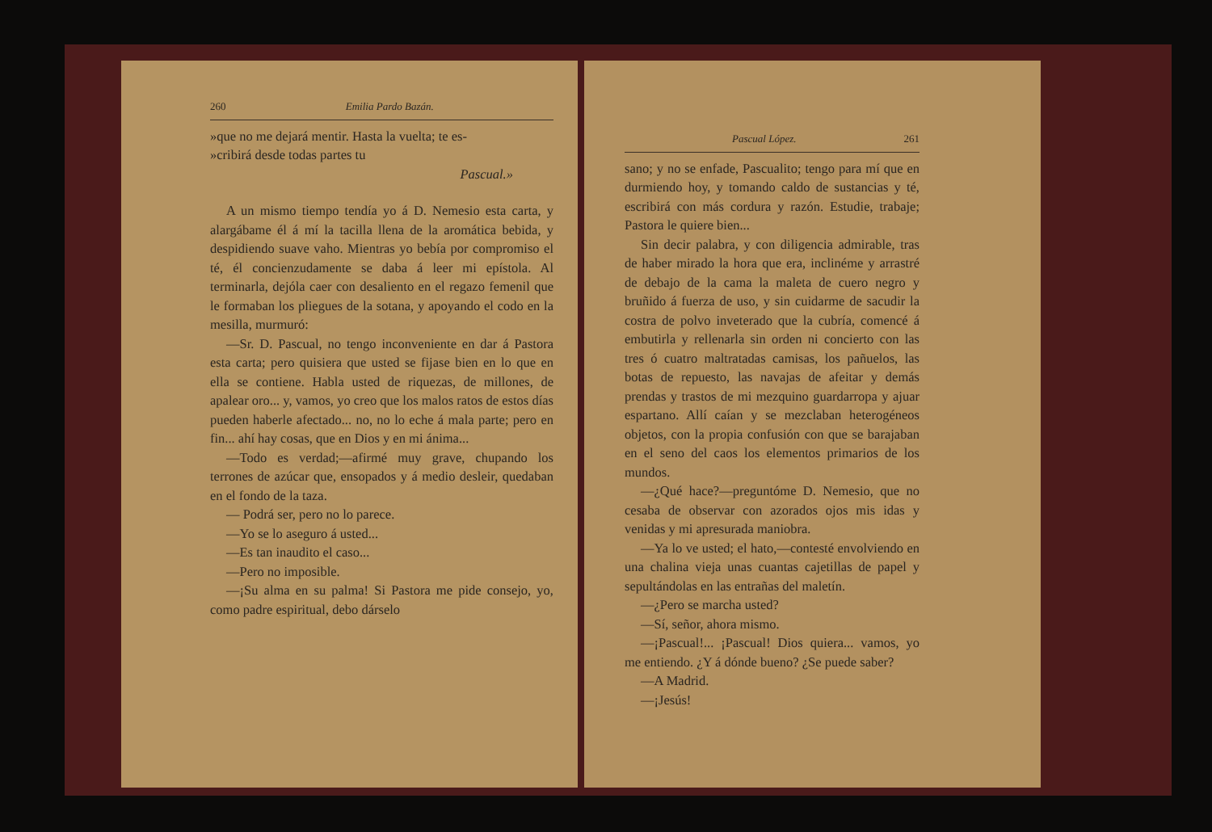260 Emilia Pardo Bazán.
»que no me dejará mentir. Hasta la vuelta; te es-
»cribirá desde todas partes tu
Pascual.»
A un mismo tiempo tendía yo á D. Nemesio esta carta, y alargábame él á mí la tacilla llena de la aromática bebida, y despidiendo suave vaho. Mientras yo bebía por compromiso el té, él concienzudamente se daba á leer mi epístola. Al terminarla, dejóla caer con desaliento en el regazo femenil que le formaban los pliegues de la sotana, y apoyando el codo en la mesilla, murmuró:
—Sr. D. Pascual, no tengo inconveniente en dar á Pastora esta carta; pero quisiera que usted se fijase bien en lo que en ella se contiene. Habla usted de riquezas, de millones, de apalear oro... y, vamos, yo creo que los malos ratos de estos días pueden haberle afectado... no, no lo eche á mala parte; pero en fin... ahí hay cosas, que en Dios y en mi ánima...
—Todo es verdad;—afirmé muy grave, chupando los terrones de azúcar que, ensopados y á medio desleir, quedaban en el fondo de la taza.
— Podrá ser, pero no lo parece.
—Yo se lo aseguro á usted...
—Es tan inaudito el caso...
—Pero no imposible.
—¡Su alma en su palma! Si Pastora me pide consejo, yo, como padre espiritual, debo dárselo
Pascual López. 261
sano; y no se enfade, Pascualito; tengo para mí que en durmiendo hoy, y tomando caldo de sustancias y té, escribirá con más cordura y razón. Estudie, trabaje; Pastora le quiere bien...
Sin decir palabra, y con diligencia admirable, tras de haber mirado la hora que era, inclinéme y arrastré de debajo de la cama la maleta de cuero negro y bruñido á fuerza de uso, y sin cuidarme de sacudir la costra de polvo inveterado que la cubría, comencé á embutirla y rellenarla sin orden ni concierto con las tres ó cuatro maltratadas camisas, los pañuelos, las botas de repuesto, las navajas de afeitar y demás prendas y trastos de mi mezquino guardarropa y ajuar espartano. Allí caían y se mezclaban heterogéneos objetos, con la propia confusión con que se barajaban en el seno del caos los elementos primarios de los mundos.
—¿Qué hace?—preguntóme D. Nemesio, que no cesaba de observar con azorados ojos mis idas y venidas y mi apresurada maniobra.
—Ya lo ve usted; el hato,—contesté envolviendo en una chalina vieja unas cuantas cajetillas de papel y sepultándolas en las entrañas del maletín.
—¿Pero se marcha usted?
—Sí, señor, ahora mismo.
—¡Pascual!... ¡Pascual! Dios quiera... vamos, yo me entiendo. ¿Y á dónde bueno? ¿Se puede saber?
—A Madrid.
—¡Jesús!